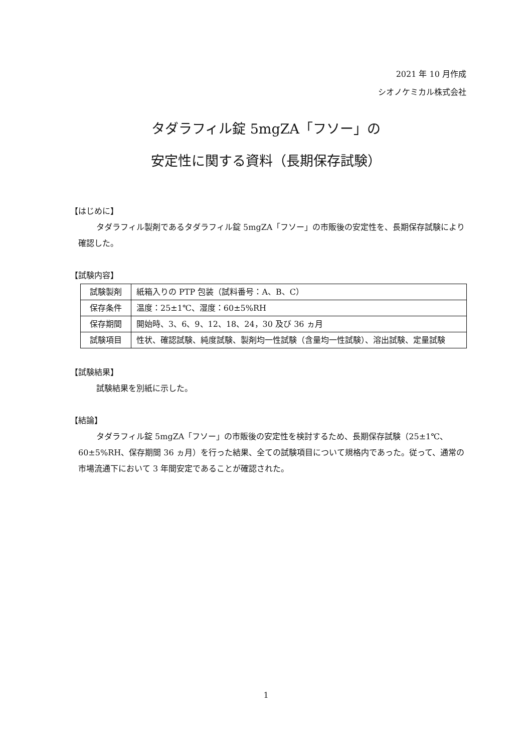2021 年 10 月作成
シオノケミカル株式会社
タダラフィル錠 5mgZA「フソー」の
安定性に関する資料（長期保存試験）
【はじめに】
タダラフィル製剤であるタダラフィル錠 5mgZA「フソー」の市販後の安定性を、長期保存試験により確認した。
【試験内容】
| 試験製剤 | 紙箱入りの PTP 包装（試料番号：A、B、C） |
| 保存条件 | 温度：25±1℃、湿度：60±5%RH |
| 保存期間 | 開始時、3、6、9、12、18、24，30 及び 36 ヵ月 |
| 試験項目 | 性状、確認試験、純度試験、製剤均一性試験（含量均一性試験）、溶出試験、定量試験 |
【試験結果】
試験結果を別紙に示した。
【結論】
タダラフィル錠 5mgZA「フソー」の市販後の安定性を検討するため、長期保存試験（25±1℃、60±5%RH、保存期間 36 ヵ月）を行った結果、全ての試験項目について規格内であった。従って、通常の市場流通下において 3 年間安定であることが確認された。
1